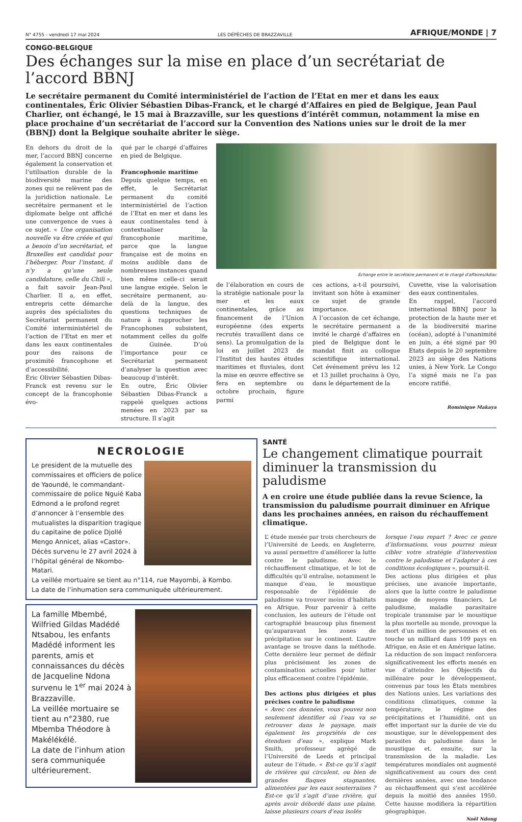N° 4755 - vendredi 17 mai 2024 LES DÉPÊCHES DE BRAZZAVILLE AFRIQUE/MONDE | 7
CONGO-BELGIQUE
Des échanges sur la mise en place d’un secrétariat de l’accord BBNJ
Le secrétaire permanent du Comité interministériel de l’action de l’Etat en mer et dans les eaux continentales, Éric Olivier Sébastien Dibas-Franck, et le chargé d’Affaires en pied de Belgique, Jean Paul Charlier, ont échangé, le 15 mai à Brazzaville, sur les questions d’intérêt commun, notamment la mise en place prochaine d’un secrétariat de l’accord sur la Convention des Nations unies sur le droit de la mer (BBNJ) dont la Belgique souhaite abriter le siège.
En dehors du droit de la mer, l’accord BBNJ concerne également la conservation et l’utilisation durable de la biodiversité marine des zones qui ne relèvent pas de la juridiction nationale. Le secrétaire permanent et le diplomate belge ont affiché une convergence de vues à ce sujet. « Une organisation nouvelle va être créée et qui a besoin d’un secrétariat, et Bruxelles est candidat pour l’héberger. Pour l’instant, il n’y a qu’une seule candidature, celle du Chili », a fait savoir Jean-Paul Charlier. Il a, en effet, entrepris cette démarche auprès des spécialistes du Secrétariat permanent du Comité interministériel de l’action de l’Etat en mer et dans les eaux continentales pour des raisons de proximité francophone et d’accessibilité.
Éric Olivier Sébastien Dibas-Franck est revenu sur le concept de la francophonie évo-
qué par le chargé d’affaires en pied de Belgique.
Francophonie maritime
Depuis quelque temps, en effet, le Secrétariat permanent du comité interministériel de l’action de l’Etat en mer et dans les eaux continentales tend à contextualiser la francophonie maritime, parce que la langue française est de moins en moins audible dans de nombreuses instances quand bien même celle-ci serait une langue exigée. Selon le secrétaire permanent, au-delà de la langue, des questions techniques de nature à rapprocher les Francophones subsistent, notamment celles du golfe de Guinée. D’où l’importance pour ce Secrétariat permanent d’analyser la question avec beaucoup d’intérêt.
En outre, Éric Olivier Sébastien Dibas-Franck a rappelé quelques actions menées en 2023 par sa structure. Il s’agit
Échange entre le secrétaire permanent et le chargé d’affaires/Adiac
de l’élaboration en cours de la stratégie nationale pour la mer et les eaux continentales, grâce au financement de l’Union européenne (des experts recrutés travaillent dans ce sens). La promulgation de la loi en juillet 2023 de l’Institut des hautes études maritimes et fluviales, dont la mise en œuvre effective se fera en septembre ou octobre prochain, figure parmi
ces actions, a-t-il poursuivi, invitant son hôte à examiner ce sujet de grande importance.
A l’occasion de cet échange, le secrétaire permanent a invité le chargé d’affaires en pied de Belgique dont le mandat finit au colloque scientifique international. Cet événement prévu les 12 et 13 juillet prochains à Oyo, dans le département de la
Cuvette, vise la valorisation des eaux continentales.
En rappel, l’accord international BBNJ pour la protection de la haute mer et de la biodiversité marine (océan), adopté à l’unanimité en juin, a été signé par 90 Etats depuis le 20 septembre 2023 au siège des Nations unies, à New York. Le Congo l’a signé mais ne l’a pas encore ratifié.
Rominique Makaya
NECROLOGIE
Le president de la mutuelle des commissaires et officiers de police de Yaoundé, le commandant-commissaire de police Nguié Kaba Edmond a le profond regret d’annoncer à l’ensemble des mutualistes la disparition tragique du capitaine de police Djollé Mengo Annicet, alias «Castor».
Décès survenu le 27 avril 2024 à l’hôpital général de Nkombo-Matari.
La veillée mortuaire se tient au n°114, rue Mayombi, à Kombo.
La date de l’inhumation sera communiquée ultérieurement.
La famille Mbembé, Wilfried Gildas Madédé Ntsabou, les enfants Madédé informent les parents, amis et connaissances du décès de Jacqueline Ndona survenu le 1<sup>er</sup> mai 2024 à Brazzaville.
La veillée mortuaire se tient au n°2380, rue Mbemba Théodore à Makélékélé.
La date de l’inhum ation sera communiquée ultérieurement.
SANTÉ
Le changement climatique pourrait diminuer la transmission du paludisme
A en croire une étude publiée dans la revue Science, la transmission du paludisme pourrait diminuer en Afrique dans les prochaines années, en raison du réchauffement climatique.
L’ étude menée par trois chercheurs de l’Université de Leeds, en Angleterre, va aussi permettre d’améliorer la lutte contre le paludisme. Avec le réchauffement climatique, et le lot de difficultés qu’il entraîne, notamment le manque d’eau, le moustique responsable de l’épidémie de paludisme va trouver moins d’habitats en Afrique. Pour parvenir à cette conclusion, les auteurs de l’étude ont cartographié beaucoup plus finement qu’auparavant les zones de précipitation sur le continent. L’autre avantage se trouve dans la méthode. Cette dernière leur permet de définir plus précisément les zones de contamination actuelles pour lutter plus efficacement contre l’épidémie.
Des actions plus dirigées et plus précises contre le paludisme
« Avec ces données, vous pouvez non seulement identifier où l’eau va se retrouver dans le paysage, mais également les propriétés de ces étendues d’eau », explique Mark Smith, professeur agrégé de l’Université de Leeds et principal auteur de l’étude. « Est-ce qu’il s’agit de rivières qui circulent, ou bien de grandes flaques stagnantes, alimentées par les eaux souterraines ? Est-ce qu’il s’agit d’une rivière, qui après avoir débordé dans une plaine, laisse plusieurs cours d’eau isolés
lorsque l’eau repart ? Avec ce genre d’informations, vous pourrez mieux cibler votre stratégie d’intervention contre le paludisme et l’adapter à ces conditions écologiques », poursuit-il.
Des actions plus dirigées et plus précises, une avancée importante, alors que la lutte contre le paludisme manque de moyens financiers. Le paludisme, maladie parasitaire tropicale transmise par le moustique la plus mortelle au monde, provoque la mort d’un million de personnes et en touche un milliard dans 109 pays en Afrique, en Asie et en Amérique latine.
La réduction de son impact renforcera significativement les efforts menés en vue d’atteindre les Objectifs du millénaire pour le développement, convenus par tous les États membres des Nations unies. Les variations des conditions climatiques, comme la température, le régime des précipitations et l’humidité, ont un effet important sur la durée de vie du moustique, sur le développement des parasites du paludisme dans le moustique et, ensuite, sur la transmission de la maladie. Les températures mondiales ont augmenté significativement au cours des cent dernières années, avec une tendance au réchauffement qui s’est accélérée depuis la moitié des années 1950. Cette hausse modifiera la répartition géographique.
Noël Ndong